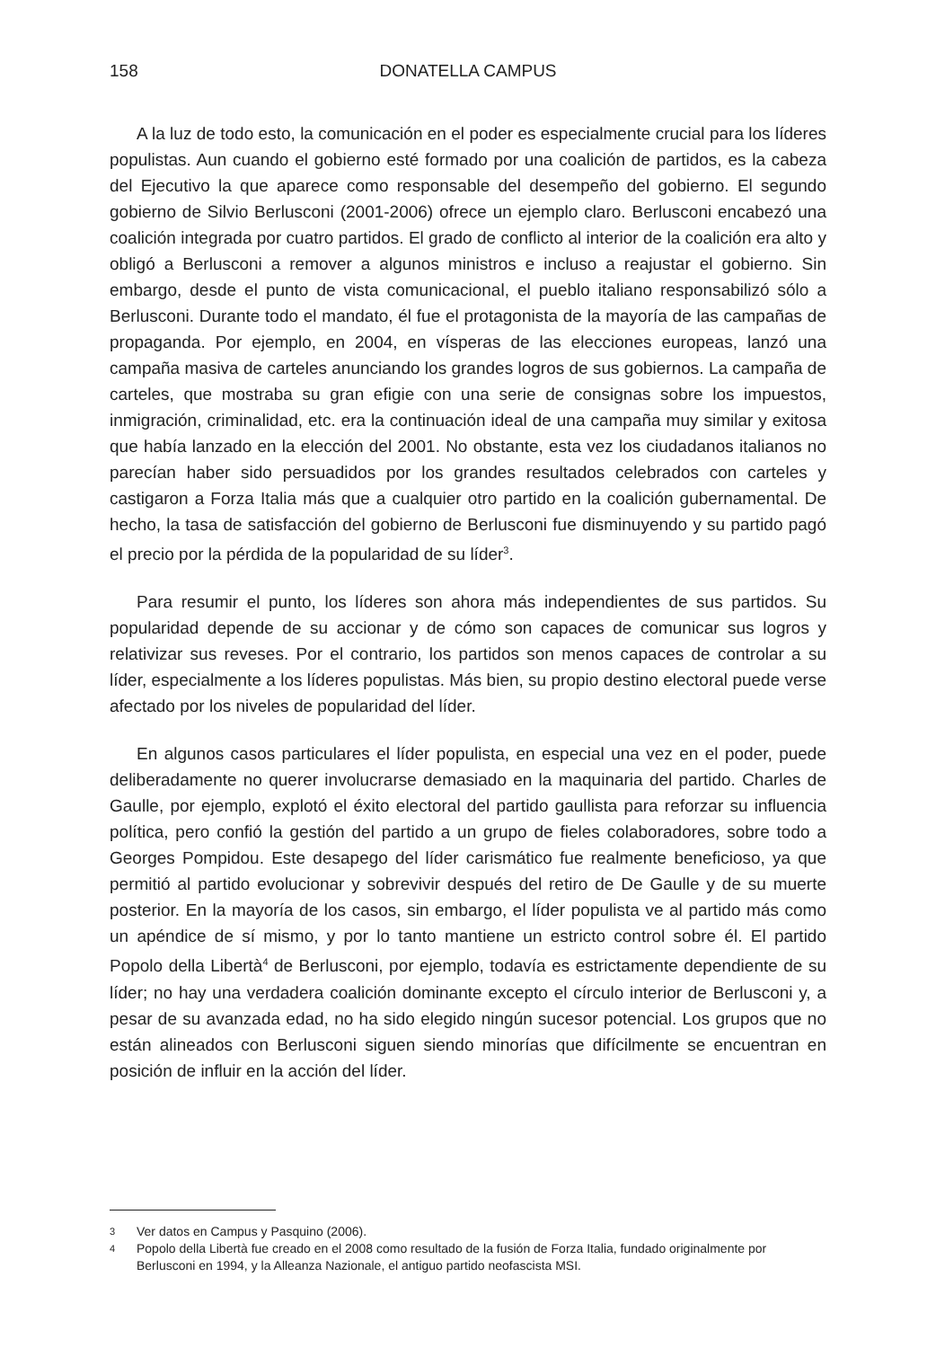158 DONATELLA CAMPUS
A la luz de todo esto, la comunicación en el poder es especialmente crucial para los líderes populistas. Aun cuando el gobierno esté formado por una coalición de partidos, es la cabeza del Ejecutivo la que aparece como responsable del desempeño del gobierno. El segundo gobierno de Silvio Berlusconi (2001-2006) ofrece un ejemplo claro. Berlusconi encabezó una coalición integrada por cuatro partidos. El grado de conflicto al interior de la coalición era alto y obligó a Berlusconi a remover a algunos ministros e incluso a reajustar el gobierno. Sin embargo, desde el punto de vista comunicacional, el pueblo italiano responsabilizó sólo a Berlusconi. Durante todo el mandato, él fue el protagonista de la mayoría de las campañas de propaganda. Por ejemplo, en 2004, en vísperas de las elecciones europeas, lanzó una campaña masiva de carteles anunciando los grandes logros de sus gobiernos. La campaña de carteles, que mostraba su gran efigie con una serie de consignas sobre los impuestos, inmigración, criminalidad, etc. era la continuación ideal de una campaña muy similar y exitosa que había lanzado en la elección del 2001. No obstante, esta vez los ciudadanos italianos no parecían haber sido persuadidos por los grandes resultados celebrados con carteles y castigaron a Forza Italia más que a cualquier otro partido en la coalición gubernamental. De hecho, la tasa de satisfacción del gobierno de Berlusconi fue disminuyendo y su partido pagó el precio por la pérdida de la popularidad de su líder<sup>3</sup>.
Para resumir el punto, los líderes son ahora más independientes de sus partidos. Su popularidad depende de su accionar y de cómo son capaces de comunicar sus logros y relativizar sus reveses. Por el contrario, los partidos son menos capaces de controlar a su líder, especialmente a los líderes populistas. Más bien, su propio destino electoral puede verse afectado por los niveles de popularidad del líder.
En algunos casos particulares el líder populista, en especial una vez en el poder, puede deliberadamente no querer involucrarse demasiado en la maquinaria del partido. Charles de Gaulle, por ejemplo, explotó el éxito electoral del partido gaullista para reforzar su influencia política, pero confió la gestión del partido a un grupo de fieles colaboradores, sobre todo a Georges Pompidou. Este desapego del líder carismático fue realmente beneficioso, ya que permitió al partido evolucionar y sobrevivir después del retiro de De Gaulle y de su muerte posterior. En la mayoría de los casos, sin embargo, el líder populista ve al partido más como un apéndice de sí mismo, y por lo tanto mantiene un estricto control sobre él. El partido Popolo della Libertà<sup>4</sup> de Berlusconi, por ejemplo, todavía es estrictamente dependiente de su líder; no hay una verdadera coalición dominante excepto el círculo interior de Berlusconi y, a pesar de su avanzada edad, no ha sido elegido ningún sucesor potencial. Los grupos que no están alineados con Berlusconi siguen siendo minorías que difícilmente se encuentran en posición de influir en la acción del líder.
3 Ver datos en Campus y Pasquino (2006).
4 Popolo della Libertà fue creado en el 2008 como resultado de la fusión de Forza Italia, fundado originalmente por Berlusconi en 1994, y la Alleanza Nazionale, el antiguo partido neofascista MSI.